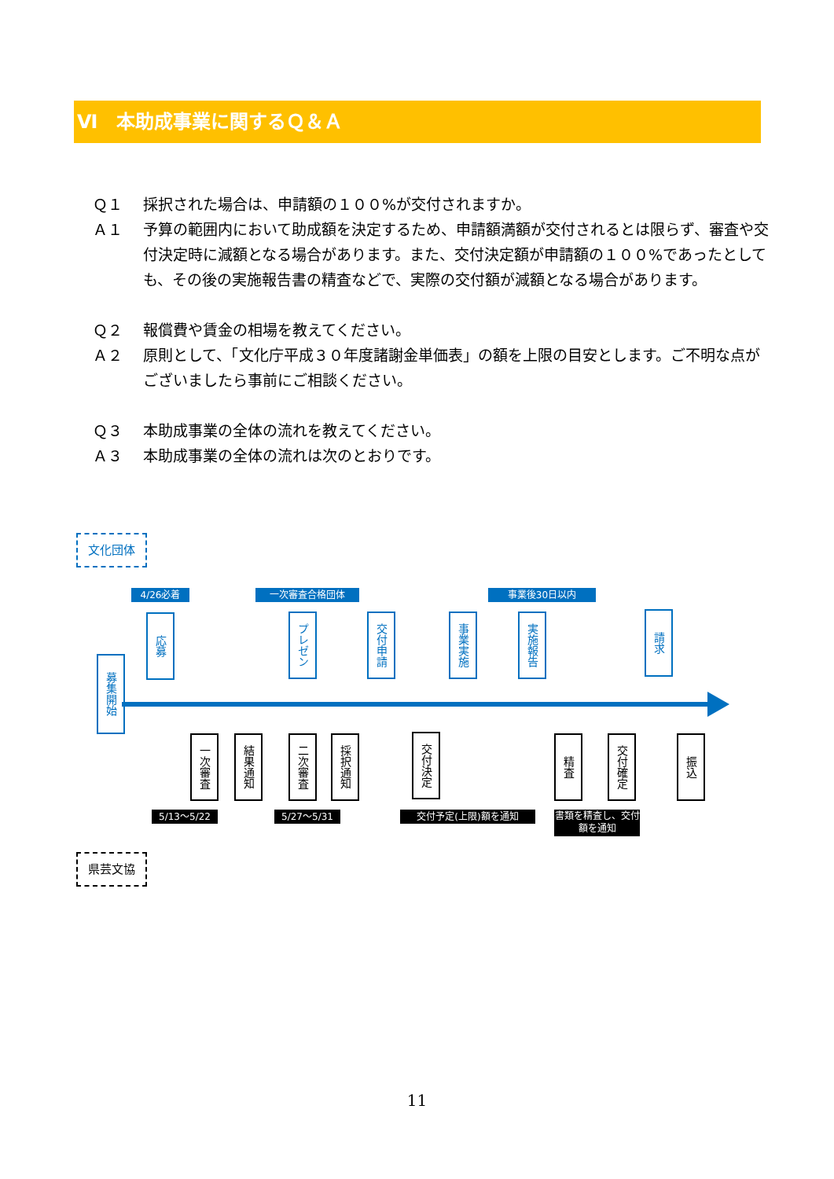Ⅵ　本助成事業に関するＱ＆Ａ
Ｑ１ 採択された場合は、申請額の１００%が交付されますか。
Ａ１ 予算の範囲内において助成額を決定するため、申請額満額が交付されるとは限らず、審査や交付決定時に減額となる場合があります。また、交付決定額が申請額の１００%であったとしても、その後の実施報告書の精査などで、実際の交付額が減額となる場合があります。
Ｑ２ 報償費や賃金の相場を教えてください。
Ａ２ 原則として、「文化庁平成３０年度諸謝金単価表」の額を上限の目安とします。ご不明な点がございましたら事前にご相談ください。
Ｑ３ 本助成事業の全体の流れを教えてください。
Ａ３ 本助成事業の全体の流れは次のとおりです。
文化団体
4/26必着 一次審査合格団体 事業後30日以内
募集開始
応募
プレゼン
交付申請
事業実施
実施報告
請求
一次審査
結果通知
二次審査
採択通知
交付決定
精査
交付確定
振込
5/13～5/22 5/27～5/31 交付予定(上限)額を通知
書類を精査し、交付額を通知
県芸文協
11